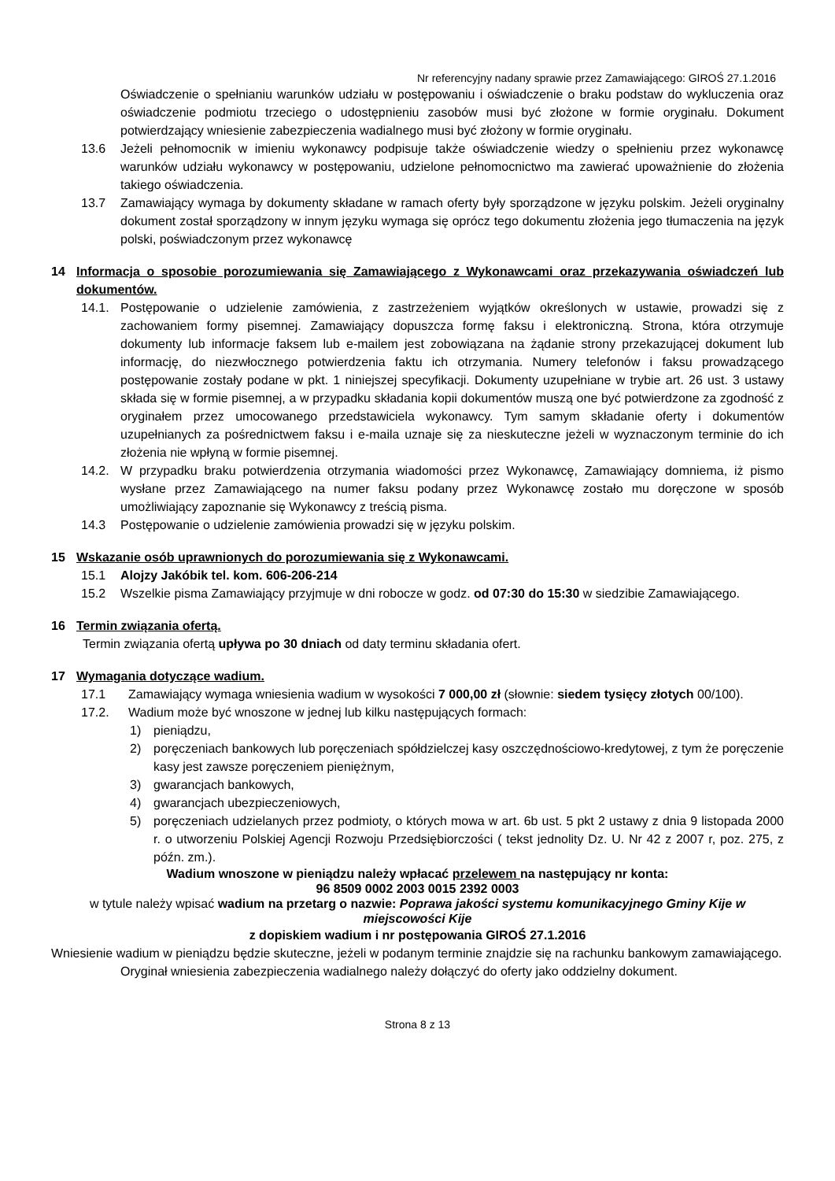Nr referencyjny nadany sprawie przez Zamawiającego: GIROŚ 27.1.2016
Oświadczenie o spełnianiu warunków udziału w postępowaniu i oświadczenie o braku podstaw do wykluczenia oraz oświadczenie podmiotu trzeciego o udostępnieniu zasobów musi być złożone w formie oryginału. Dokument potwierdzający wniesienie zabezpieczenia wadialnego musi być złożony w formie oryginału.
13.6 Jeżeli pełnomocnik w imieniu wykonawcy podpisuje także oświadczenie wiedzy o spełnieniu przez wykonawcę warunków udziału wykonawcy w postępowaniu, udzielone pełnomocnictwo ma zawierać upoważnienie do złożenia takiego oświadczenia.
13.7 Zamawiający wymaga by dokumenty składane w ramach oferty były sporządzone w języku polskim. Jeżeli oryginalny dokument został sporządzony w innym języku wymaga się oprócz tego dokumentu złożenia jego tłumaczenia na język polski, poświadczonym przez wykonawcę
14 Informacja o sposobie porozumiewania się Zamawiającego z Wykonawcami oraz przekazywania oświadczeń lub dokumentów.
14.1. Postępowanie o udzielenie zamówienia, z zastrzeżeniem wyjątków określonych w ustawie, prowadzi się z zachowaniem formy pisemnej. Zamawiający dopuszcza formę faksu i elektroniczną. Strona, która otrzymuje dokumenty lub informacje faksem lub e-mailem jest zobowiązana na żądanie strony przekazującej dokument lub informację, do niezwłocznego potwierdzenia faktu ich otrzymania. Numery telefonów i faksu prowadzącego postępowanie zostały podane w pkt. 1 niniejszej specyfikacji. Dokumenty uzupełniane w trybie art. 26 ust. 3 ustawy składa się w formie pisemnej, a w przypadku składania kopii dokumentów muszą one być potwierdzone za zgodność z oryginałem przez umocowanego przedstawiciela wykonawcy. Tym samym składanie oferty i dokumentów uzupełnianych za pośrednictwem faksu i e-maila uznaje się za nieskuteczne jeżeli w wyznaczonym terminie do ich złożenia nie wpłyną w formie pisemnej.
14.2. W przypadku braku potwierdzenia otrzymania wiadomości przez Wykonawcę, Zamawiający domniema, iż pismo wysłane przez Zamawiającego na numer faksu podany przez Wykonawcę zostało mu doręczone w sposób umożliwiający zapoznanie się Wykonawcy z treścią pisma.
14.3 Postępowanie o udzielenie zamówienia prowadzi się w języku polskim.
15 Wskazanie osób uprawnionych do porozumiewania się z Wykonawcami.
15.1 Alojzy Jakóbik tel. kom. 606-206-214
15.2 Wszelkie pisma Zamawiający przyjmuje w dni robocze w godz. od 07:30 do 15:30 w siedzibie Zamawiającego.
16 Termin związania ofertą.
Termin związania ofertą upływa po 30 dniach od daty terminu składania ofert.
17 Wymagania dotyczące wadium.
17.1 Zamawiający wymaga wniesienia wadium w wysokości 7 000,00 zł (słownie: siedem tysięcy złotych 00/100).
17.2. Wadium może być wnoszone w jednej lub kilku następujących formach:
1) pieniądzu,
2) poręczeniach bankowych lub poręczeniach spółdzielczej kasy oszczędnościowo-kredytowej, z tym że poręczenie kasy jest zawsze poręczeniem pieniężnym,
3) gwarancjach bankowych,
4) gwarancjach ubezpieczeniowych,
5) poręczeniach udzielanych przez podmioty, o których mowa w art. 6b ust. 5 pkt 2 ustawy z dnia 9 listopada 2000 r. o utworzeniu Polskiej Agencji Rozwoju Przedsiębiorczości ( tekst jednolity Dz. U. Nr 42 z 2007 r, poz. 275, z późn. zm.).
Wadium wnoszone w pieniądzu należy wpłacać przelewem na następujący nr konta:
96 8509 0002 2003 0015 2392 0003
w tytule należy wpisać wadium na przetarg o nazwie: Poprawa jakości systemu komunikacyjnego Gminy Kije w miejscowości Kije
z dopiskiem wadium i nr postępowania GIROŚ 27.1.2016
Wniesienie wadium w pieniądzu będzie skuteczne, jeżeli w podanym terminie znajdzie się na rachunku bankowym zamawiającego.
Oryginał wniesienia zabezpieczenia wadialnego należy dołączyć do oferty jako oddzielny dokument.
Strona 8 z 13